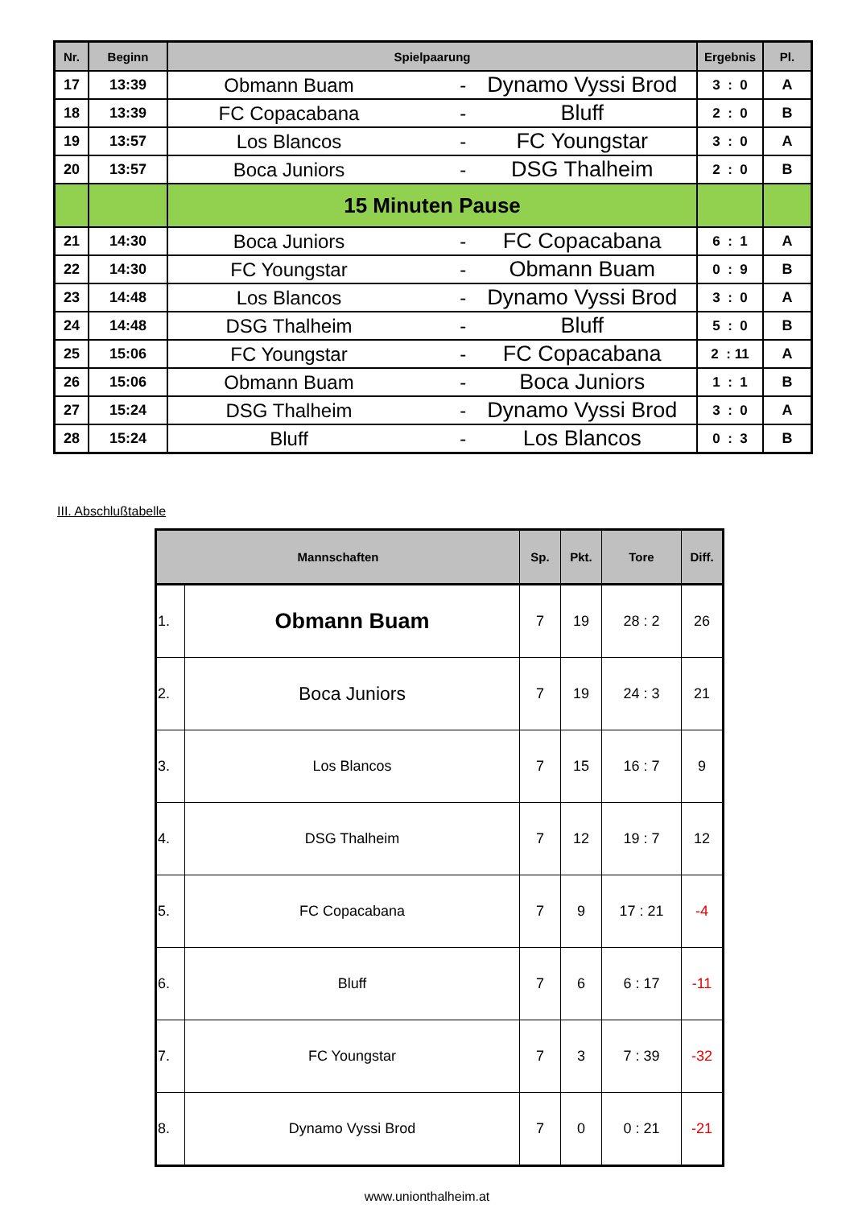| Nr. | Beginn | Spielpaarung | | Ergebnis | Pl. |
| --- | --- | --- | --- | --- | --- |
| 17 | 13:39 | Obmann Buam - | Dynamo Vyssi Brod | 3 : 0 | A |
| 18 | 13:39 | FC Copacabana - | Bluff | 2 : 0 | B |
| 19 | 13:57 | Los Blancos - | FC Youngstar | 3 : 0 | A |
| 20 | 13:57 | Boca Juniors - | DSG Thalheim | 2 : 0 | B |
| | | 15 Minuten Pause | | | |
| 21 | 14:30 | Boca Juniors - | FC Copacabana | 6 : 1 | A |
| 22 | 14:30 | FC Youngstar - | Obmann Buam | 0 : 9 | B |
| 23 | 14:48 | Los Blancos - | Dynamo Vyssi Brod | 3 : 0 | A |
| 24 | 14:48 | DSG Thalheim - | Bluff | 5 : 0 | B |
| 25 | 15:06 | FC Youngstar - | FC Copacabana | 2 : 11 | A |
| 26 | 15:06 | Obmann Buam - | Boca Juniors | 1 : 1 | B |
| 27 | 15:24 | DSG Thalheim - | Dynamo Vyssi Brod | 3 : 0 | A |
| 28 | 15:24 | Bluff - | Los Blancos | 0 : 3 | B |
III. Abschlußtabelle
| Mannschaften | | Sp. | Pkt. | Tore | Diff. |
| --- | --- | --- | --- | --- | --- |
| 1. | Obmann Buam | 7 | 19 | 28 : 2 | 26 |
| 2. | Boca Juniors | 7 | 19 | 24 : 3 | 21 |
| 3. | Los Blancos | 7 | 15 | 16 : 7 | 9 |
| 4. | DSG Thalheim | 7 | 12 | 19 : 7 | 12 |
| 5. | FC Copacabana | 7 | 9 | 17 : 21 | -4 |
| 6. | Bluff | 7 | 6 | 6 : 17 | -11 |
| 7. | FC Youngstar | 7 | 3 | 7 : 39 | -32 |
| 8. | Dynamo Vyssi Brod | 7 | 0 | 0 : 21 | -21 |
www.unionthalheim.at